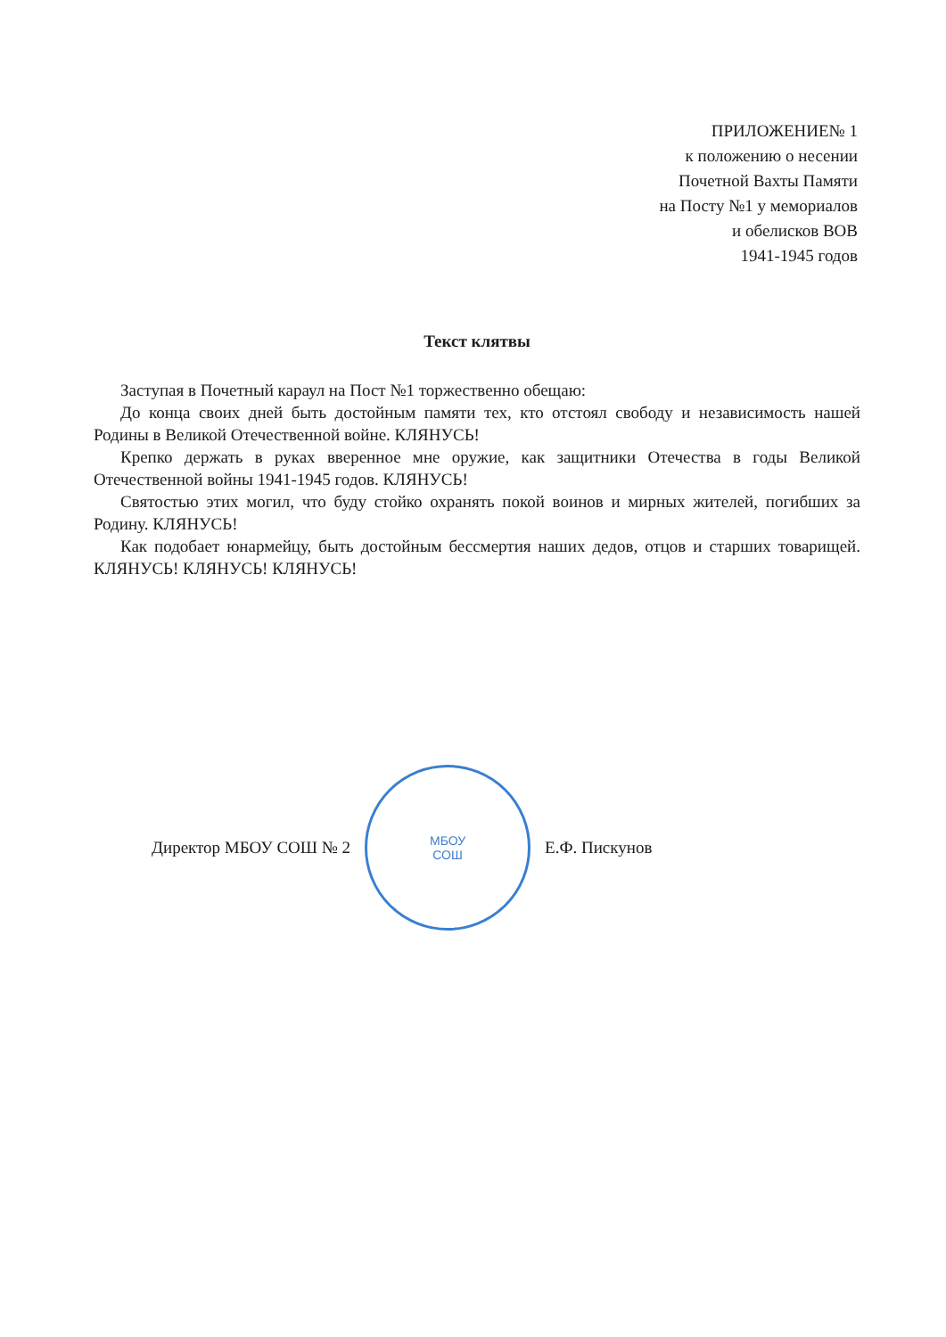ПРИЛОЖЕНИЕ№ 1
к положению о несении
Почетной Вахты Памяти
на Посту №1 у мемориалов
и обелисков ВОВ
1941-1945 годов
Текст клятвы
Заступая в Почетный караул на Пост №1 торжественно обещаю:
До конца своих дней быть достойным памяти тех, кто отстоял свободу и независимость нашей Родины в Великой Отечественной войне. КЛЯНУСЬ!
Крепко держать в руках вверенное мне оружие, как защитники Отечества в годы Великой Отечественной войны 1941-1945 годов. КЛЯНУСЬ!
Святостью этих могил, что буду стойко охранять покой воинов и мирных жителей, погибших за Родину. КЛЯНУСЬ!
Как подобает юнармейцу, быть достойным бессмертия наших дедов, отцов и старших товарищей. КЛЯНУСЬ! КЛЯНУСЬ! КЛЯНУСЬ!
Директор МБОУ СОШ № 2
МБОУ
СОШ
Е.Ф. Пискунов